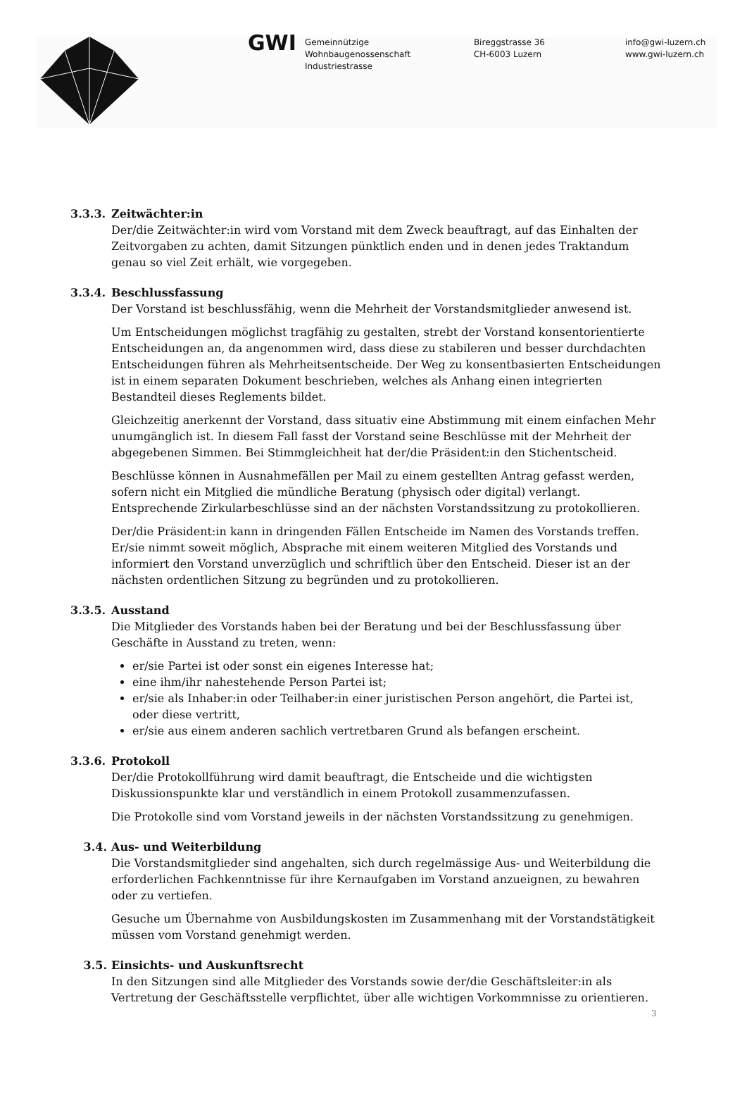GWI
Gemeinnützige
Wohnbaugenossenschaft
Industriestrasse
Bireggstrasse 36
CH-6003 Luzern
info@gwi-luzern.ch
www.gwi-luzern.ch
3.3.3. Zeitwächter:in
Der/die Zeitwächter:in wird vom Vorstand mit dem Zweck beauftragt, auf das Einhalten der Zeitvorgaben zu achten, damit Sitzungen pünktlich enden und in denen jedes Traktandum genau so viel Zeit erhält, wie vorgegeben.
3.3.4. Beschlussfassung
Der Vorstand ist beschlussfähig, wenn die Mehrheit der Vorstandsmitglieder anwesend ist.
Um Entscheidungen möglichst tragfähig zu gestalten, strebt der Vorstand konsentorientierte Entscheidungen an, da angenommen wird, dass diese zu stabileren und besser durchdachten Entscheidungen führen als Mehrheitsentscheide. Der Weg zu konsentbasierten Entscheidungen ist in einem separaten Dokument beschrieben, welches als Anhang einen integrierten Bestandteil dieses Reglements bildet.
Gleichzeitig anerkennt der Vorstand, dass situativ eine Abstimmung mit einem einfachen Mehr unumgänglich ist. In diesem Fall fasst der Vorstand seine Beschlüsse mit der Mehrheit der abgegebenen Simmen. Bei Stimmgleichheit hat der/die Präsident:in den Stichentscheid.
Beschlüsse können in Ausnahmefällen per Mail zu einem gestellten Antrag gefasst werden, sofern nicht ein Mitglied die mündliche Beratung (physisch oder digital) verlangt. Entsprechende Zirkularbeschlüsse sind an der nächsten Vorstandssitzung zu protokollieren.
Der/die Präsident:in kann in dringenden Fällen Entscheide im Namen des Vorstands treffen. Er/sie nimmt soweit möglich, Absprache mit einem weiteren Mitglied des Vorstands und informiert den Vorstand unverzüglich und schriftlich über den Entscheid. Dieser ist an der nächsten ordentlichen Sitzung zu begründen und zu protokollieren.
3.3.5. Ausstand
Die Mitglieder des Vorstands haben bei der Beratung und bei der Beschlussfassung über Geschäfte in Ausstand zu treten, wenn:
er/sie Partei ist oder sonst ein eigenes Interesse hat;
eine ihm/ihr nahestehende Person Partei ist;
er/sie als Inhaber:in oder Teilhaber:in einer juristischen Person angehört, die Partei ist, oder diese vertritt,
er/sie aus einem anderen sachlich vertretbaren Grund als befangen erscheint.
3.3.6. Protokoll
Der/die Protokollführung wird damit beauftragt, die Entscheide und die wichtigsten Diskussionspunkte klar und verständlich in einem Protokoll zusammenzufassen.
Die Protokolle sind vom Vorstand jeweils in der nächsten Vorstandssitzung zu genehmigen.
3.4. Aus- und Weiterbildung
Die Vorstandsmitglieder sind angehalten, sich durch regelmässige Aus- und Weiterbildung die erforderlichen Fachkenntnisse für ihre Kernaufgaben im Vorstand anzueignen, zu bewahren oder zu vertiefen.
Gesuche um Übernahme von Ausbildungskosten im Zusammenhang mit der Vorstandstätigkeit müssen vom Vorstand genehmigt werden.
3.5. Einsichts- und Auskunftsrecht
In den Sitzungen sind alle Mitglieder des Vorstands sowie der/die Geschäftsleiter:in als Vertretung der Geschäftsstelle verpflichtet, über alle wichtigen Vorkommnisse zu orientieren.
3